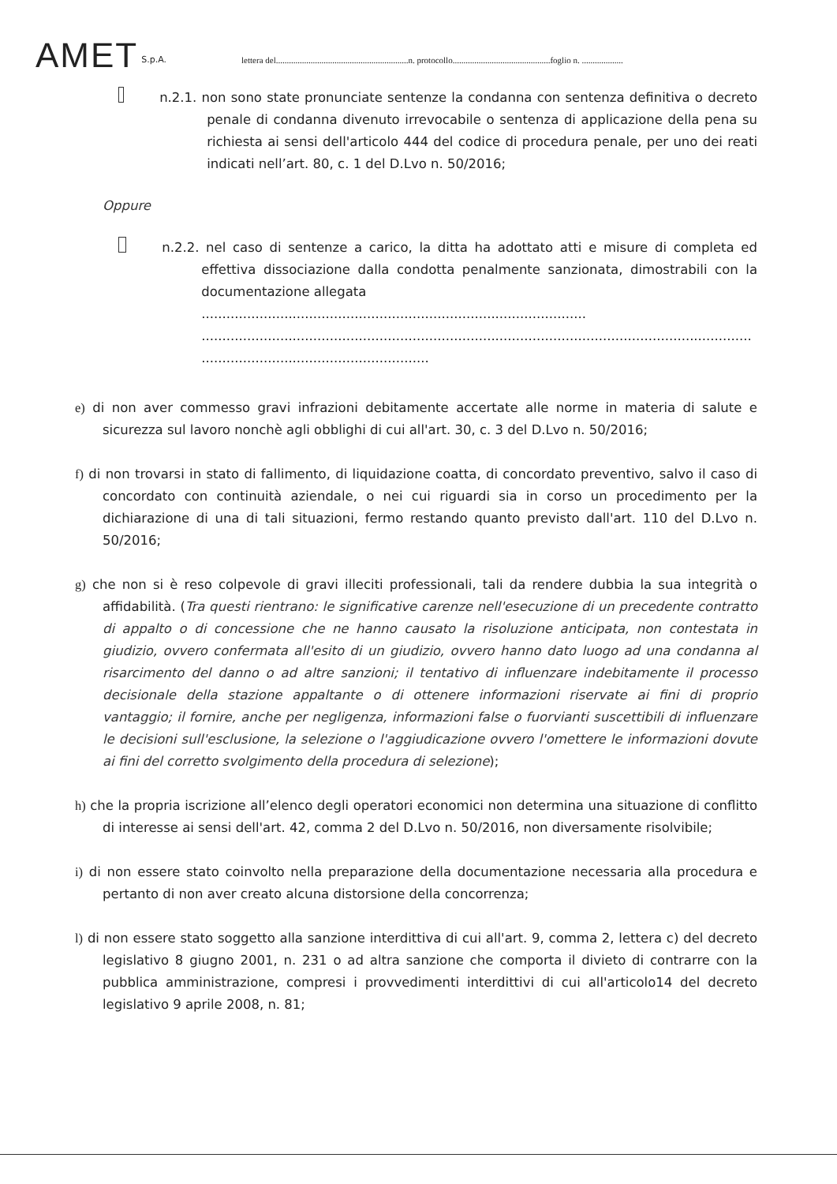AMET S.p.A. lettera del.............................................................n. protocollo.............................................foglio n. ...................
n.2.1. non sono state pronunciate sentenze la condanna con sentenza definitiva o decreto penale di condanna divenuto irrevocabile o sentenza di applicazione della pena su richiesta ai sensi dell'articolo 444 del codice di procedura penale, per uno dei reati indicati nell’art. 80, c. 1 del D.Lvo n. 50/2016;
Oppure
n.2.2. nel caso di sentenze a carico, la ditta ha adottato atti e misure di completa ed effettiva dissociazione dalla condotta penalmente sanzionata, dimostrabili con la documentazione allegata
.............................................................................................
.....................................................................................................................................
.......................................................
e) di non aver commesso gravi infrazioni debitamente accertate alle norme in materia di salute e sicurezza sul lavoro nonchè agli obblighi di cui all'art. 30, c. 3 del D.Lvo n. 50/2016;
f) di non trovarsi in stato di fallimento, di liquidazione coatta, di concordato preventivo, salvo il caso di concordato con continuità aziendale, o nei cui riguardi sia in corso un procedimento per la dichiarazione di una di tali situazioni, fermo restando quanto previsto dall'art. 110 del D.Lvo n. 50/2016;
g) che non si è reso colpevole di gravi illeciti professionali, tali da rendere dubbia la sua integrità o affidabilità. (Tra questi rientrano: le significative carenze nell'esecuzione di un precedente contratto di appalto o di concessione che ne hanno causato la risoluzione anticipata, non contestata in giudizio, ovvero confermata all'esito di un giudizio, ovvero hanno dato luogo ad una condanna al risarcimento del danno o ad altre sanzioni; il tentativo di influenzare indebitamente il processo decisionale della stazione appaltante o di ottenere informazioni riservate ai fini di proprio vantaggio; il fornire, anche per negligenza, informazioni false o fuorvianti suscettibili di influenzare le decisioni sull'esclusione, la selezione o l'aggiudicazione ovvero l'omettere le informazioni dovute ai fini del corretto svolgimento della procedura di selezione);
h) che la propria iscrizione all’elenco degli operatori economici non determina una situazione di conflitto di interesse ai sensi dell'art. 42, comma 2 del D.Lvo n. 50/2016, non diversamente risolvibile;
i) di non essere stato coinvolto nella preparazione della documentazione necessaria alla procedura e pertanto di non aver creato alcuna distorsione della concorrenza;
l) di non essere stato soggetto alla sanzione interdittiva di cui all'art. 9, comma 2, lettera c) del decreto legislativo 8 giugno 2001, n. 231 o ad altra sanzione che comporta il divieto di contrarre con la pubblica amministrazione, compresi i provvedimenti interdittivi di cui all'articolo14 del decreto legislativo 9 aprile 2008, n. 81;